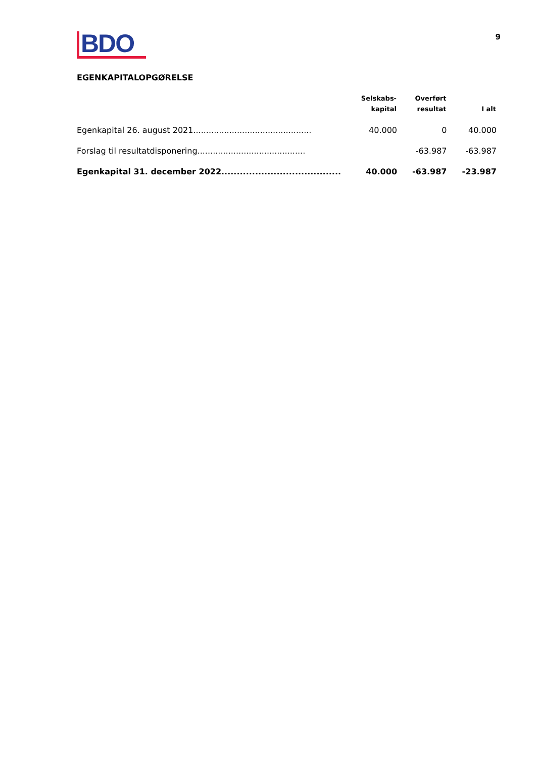BDO
9
EGENKAPITALOPGØRELSE
| | Selskabs- kapital | Overført resultat | I alt |
| --- | --- | --- | --- |
| Egenkapital 26. august 2021.............................................. | 40.000 | 0 | 40.000 |
| Forslag til resultatdisponering.......................................... | | -63.987 | -63.987 |
| Egenkapital 31. december 2022....................................... | 40.000 | -63.987 | -23.987 |